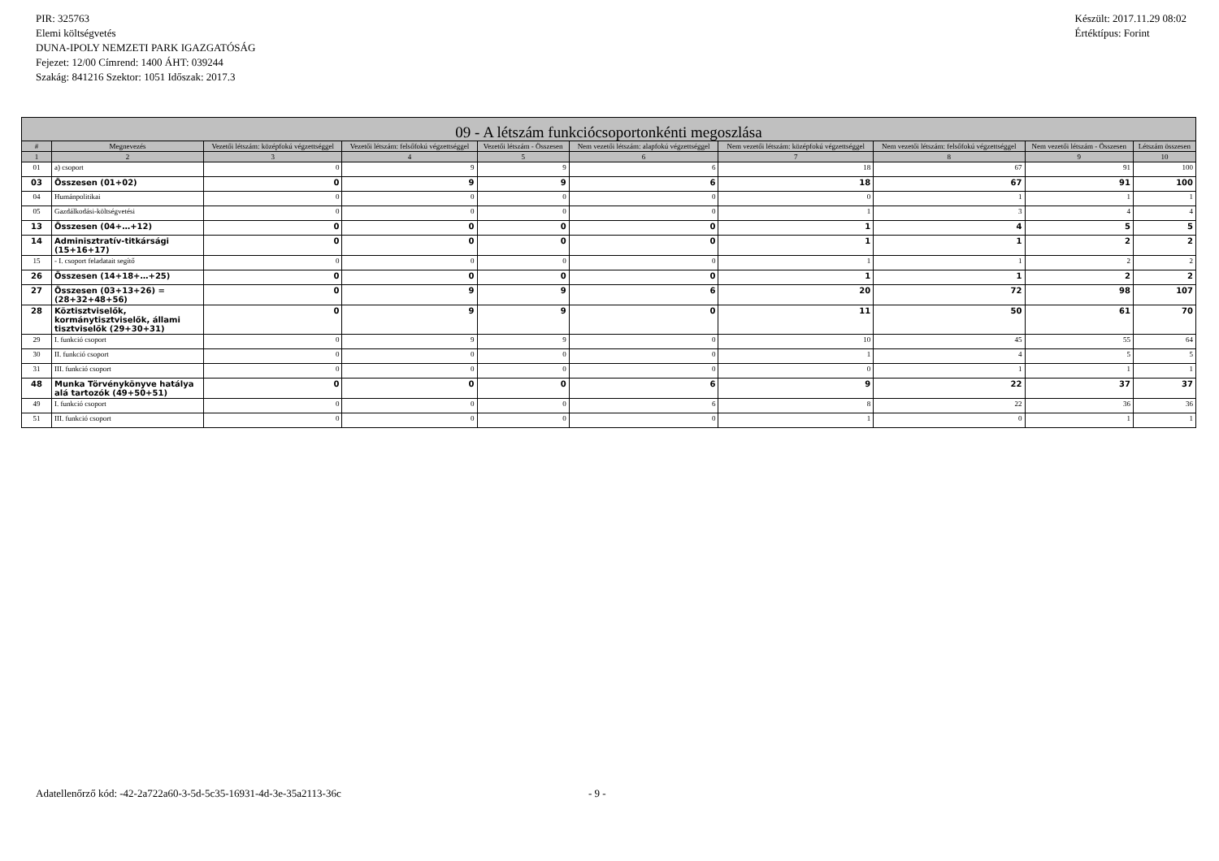PIR: 325763
Elemi költségvetés
DUNA-IPOLY NEMZETI PARK IGAZGATÓSÁG
Fejezet: 12/00 Címrend: 1400 ÁHT: 039244
Szakág: 841216 Szektor: 1051 Időszak: 2017.3
Készült: 2017.11.29 08:02
Értéktípus: Forint
| 09 - A létszám funkciócsoportonkénti megoszlása | | | | | | | | | |
| --- | --- | --- | --- | --- | --- | --- | --- | --- | --- |
| # | Megnevezés | Vezetői létszám: középfokú végzettséggel | Vezetői létszám: felsőfokú végzettséggel | Vezetői létszám - Összesen | Nem vezetői létszám: alapfokú végzettséggel | Nem vezetői létszám: középfokú végzettséggel | Nem vezetői létszám: felsőfokú végzettséggel | Nem vezetői létszám - Összesen | Létszám összesen |
| 1 | 2 | 3 | 4 | 5 | 6 | 7 | 8 | 9 | 10 |
| 01 | a) csoport | 0 | 9 | 9 | 6 | 18 | 67 | 91 | 100 |
| 03 | Összesen (01+02) | 0 | 9 | 9 | 6 | 18 | 67 | 91 | 100 |
| 04 | Humánpolitikai | 0 | 0 | 0 | 0 | 0 | 1 | 1 | 1 |
| 05 | Gazdálkodási-költségvetési | 0 | 0 | 0 | 0 | 1 | 3 | 4 | 4 |
| 13 | Összesen (04+…+12) | 0 | 0 | 0 | 0 | 1 | 4 | 5 | 5 |
| 14 | Adminisztratív-titkársági (15+16+17) | 0 | 0 | 0 | 0 | 1 | 1 | 2 | 2 |
| 15 | - I. csoport feladatait segítő | 0 | 0 | 0 | 0 | 1 | 1 | 2 | 2 |
| 26 | Összesen (14+18+…+25) | 0 | 0 | 0 | 0 | 1 | 1 | 2 | 2 |
| 27 | Összesen (03+13+26) = (28+32+48+56) | 0 | 9 | 9 | 6 | 20 | 72 | 98 | 107 |
| 28 | Köztisztviselők, kormánytisztviselők, állami tisztviselők (29+30+31) | 0 | 9 | 9 | 0 | 11 | 50 | 61 | 70 |
| 29 | I. funkció csoport | 0 | 9 | 9 | 0 | 10 | 45 | 55 | 64 |
| 30 | II. funkció csoport | 0 | 0 | 0 | 0 | 1 | 4 | 5 | 5 |
| 31 | III. funkció csoport | 0 | 0 | 0 | 0 | 0 | 1 | 1 | 1 |
| 48 | Munka Törvénykönyve hatálya alá tartozók (49+50+51) | 0 | 0 | 0 | 6 | 9 | 22 | 37 | 37 |
| 49 | I. funkció csoport | 0 | 0 | 0 | 6 | 8 | 22 | 36 | 36 |
| 51 | III. funkció csoport | 0 | 0 | 0 | 0 | 1 | 0 | 1 | 1 |
Adatellenőrző kód: -42-2a722a60-3-5d-5c35-16931-4d-3e-35a2113-36c - 9 -